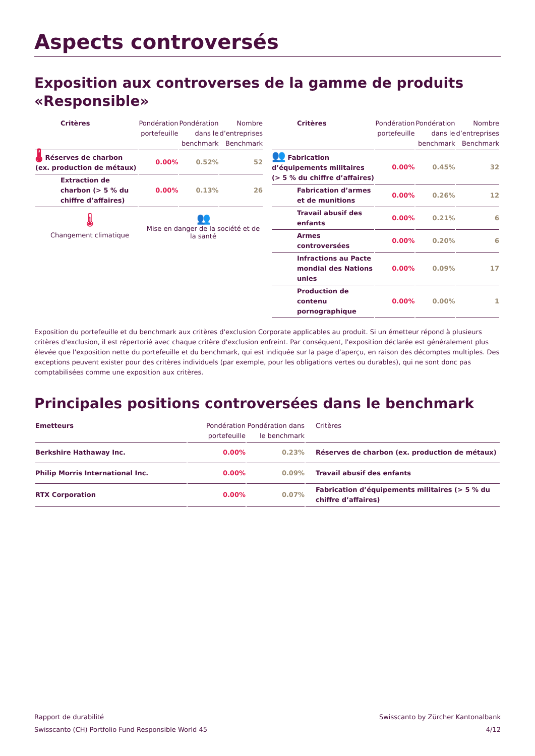Aspects controversés
Exposition aux controverses de la gamme de produits «Responsible»
| Critères | Pondération portefeuille | Pondération dans le benchmark | Nombre d’entreprises Benchmark |
| --- | --- | --- | --- |
| 🌡 Réserves de charbon (ex. production de métaux) | 0.00% | 0.52% | 52 |
| Extraction de charbon (> 5 % du chiffre d’affaires) | 0.00% | 0.13% | 26 |
🌡
Changement climatique
👥
Mise en danger de la société et de la santé
| Critères | Pondération portefeuille | Pondération dans le benchmark | Nombre d’entreprises Benchmark |
| --- | --- | --- | --- |
| 👥 Fabrication d’équipements militaires (> 5 % du chiffre d’affaires) | 0.00% | 0.45% | 32 |
| Fabrication d’armes et de munitions | 0.00% | 0.26% | 12 |
| Travail abusif des enfants | 0.00% | 0.21% | 6 |
| Armes controversées | 0.00% | 0.20% | 6 |
| Infractions au Pacte mondial des Nations unies | 0.00% | 0.09% | 17 |
| Production de contenu pornographique | 0.00% | 0.00% | 1 |
Exposition du portefeuille et du benchmark aux critères d'exclusion Corporate applicables au produit. Si un émetteur répond à plusieurs critères d'exclusion, il est répertorié avec chaque critère d'exclusion enfreint. Par conséquent, l'exposition déclarée est généralement plus élevée que l'exposition nette du portefeuille et du benchmark, qui est indiquée sur la page d'aperçu, en raison des décomptes multiples. Des exceptions peuvent exister pour des critères individuels (par exemple, pour les obligations vertes ou durables), qui ne sont donc pas comptabilisées comme une exposition aux critères.
Principales positions controversées dans le benchmark
| Emetteurs | Pondération portefeuille | Pondération dans le benchmark | Critères |
| --- | --- | --- | --- |
| Berkshire Hathaway Inc. | 0.00% | 0.23% | Réserves de charbon (ex. production de métaux) |
| Philip Morris International Inc. | 0.00% | 0.09% | Travail abusif des enfants |
| RTX Corporation | 0.00% | 0.07% | Fabrication d’équipements militaires (> 5 % du chiffre d’affaires) |
Rapport de durabilité
Swisscanto (CH) Portfolio Fund Responsible World 45
Swisscanto by Zürcher Kantonalbank
4/12